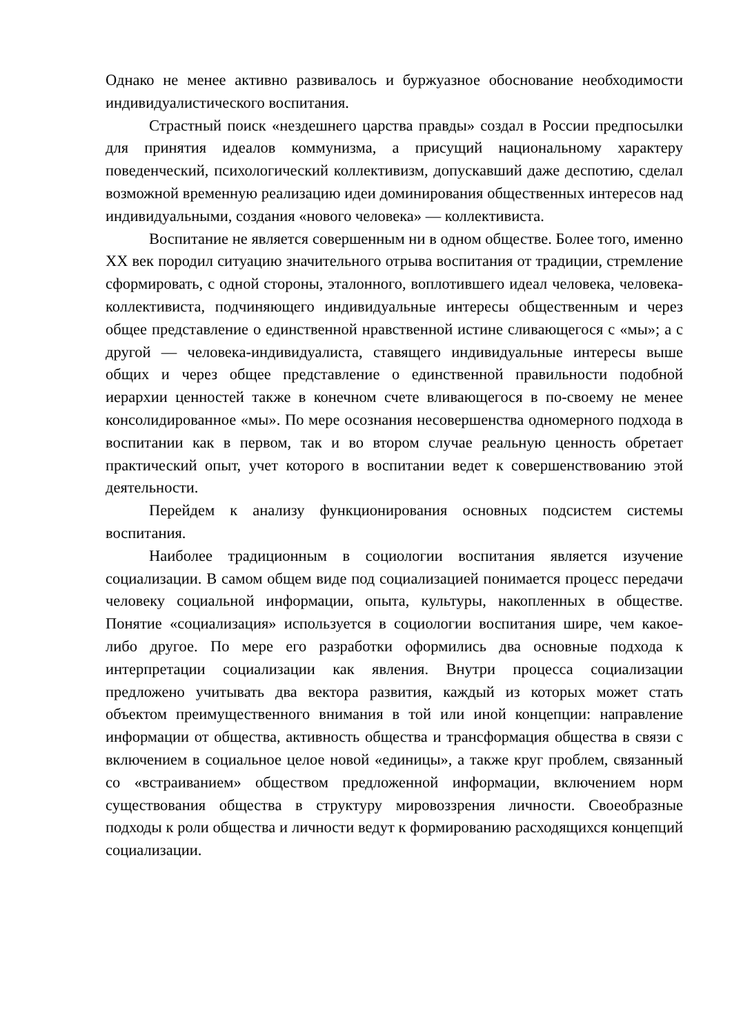Однако не менее активно развивалось и буржуазное обоснование необходимости индивидуалистического воспитания.
Страстный поиск «нездешнего царства правды» создал в России предпосылки для принятия идеалов коммунизма, а присущий национальному характеру поведенческий, психологический коллективизм, допускавший даже деспотию, сделал возможной временную реализацию идеи доминирования общественных интересов над индивидуальными, создания «нового человека» — коллективиста.
Воспитание не является совершенным ни в одном обществе. Более того, именно XX век породил ситуацию значительного отрыва воспитания от традиции, стремление сформировать, с одной стороны, эталонного, воплотившего идеал человека, человека-коллективиста, подчиняющего индивидуальные интересы общественным и через общее представление о единственной нравственной истине сливающегося с «мы»; а с другой — человека-индивидуалиста, ставящего индивидуальные интересы выше общих и через общее представление о единственной правильности подобной иерархии ценностей также в конечном счете вливающегося в по-своему не менее консолидированное «мы». По мере осознания несовершенства одномерного подхода в воспитании как в первом, так и во втором случае реальную ценность обретает практический опыт, учет которого в воспитании ведет к совершенствованию этой деятельности.
Перейдем к анализу функционирования основных подсистем системы воспитания.
Наиболее традиционным в социологии воспитания является изучение социализации. В самом общем виде под социализацией понимается процесс передачи человеку социальной информации, опыта, культуры, накопленных в обществе. Понятие «социализация» используется в социологии воспитания шире, чем какое-либо другое. По мере его разработки оформились два основные подхода к интерпретации социализации как явления. Внутри процесса социализации предложено учитывать два вектора развития, каждый из которых может стать объектом преимущественного внимания в той или иной концепции: направление информации от общества, активность общества и трансформация общества в связи с включением в социальное целое новой «единицы», а также круг проблем, связанный со «встраиванием» обществом предложенной информации, включением норм существования общества в структуру мировоззрения личности. Своеобразные подходы к роли общества и личности ведут к формированию расходящихся концепций социализации.